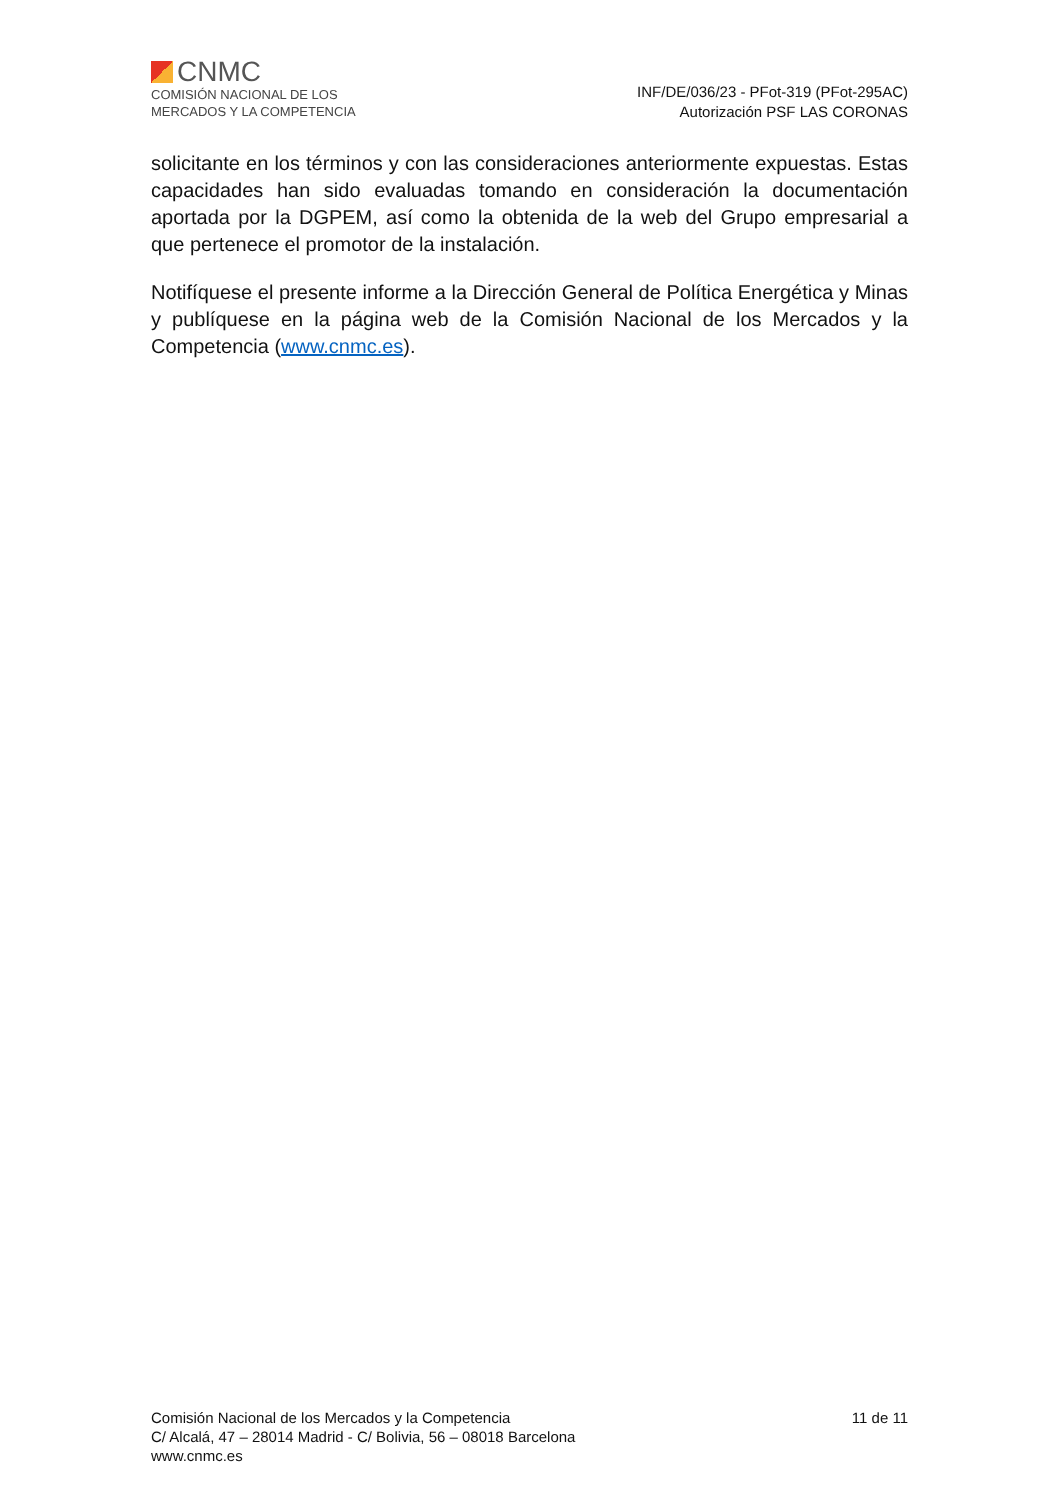CNMC
COMISIÓN NACIONAL DE LOS
MERCADOS Y LA COMPETENCIA
INF/DE/036/23 - PFot-319 (PFot-295AC)
Autorización PSF LAS CORONAS
solicitante en los términos y con las consideraciones anteriormente expuestas. Estas capacidades han sido evaluadas tomando en consideración la documentación aportada por la DGPEM, así como la obtenida de la web del Grupo empresarial a que pertenece el promotor de la instalación.
Notifíquese el presente informe a la Dirección General de Política Energética y Minas y publíquese en la página web de la Comisión Nacional de los Mercados y la Competencia (www.cnmc.es).
Comisión Nacional de los Mercados y la Competencia
C/ Alcalá, 47 – 28014 Madrid - C/ Bolivia, 56 – 08018 Barcelona
www.cnmc.es
11 de 11